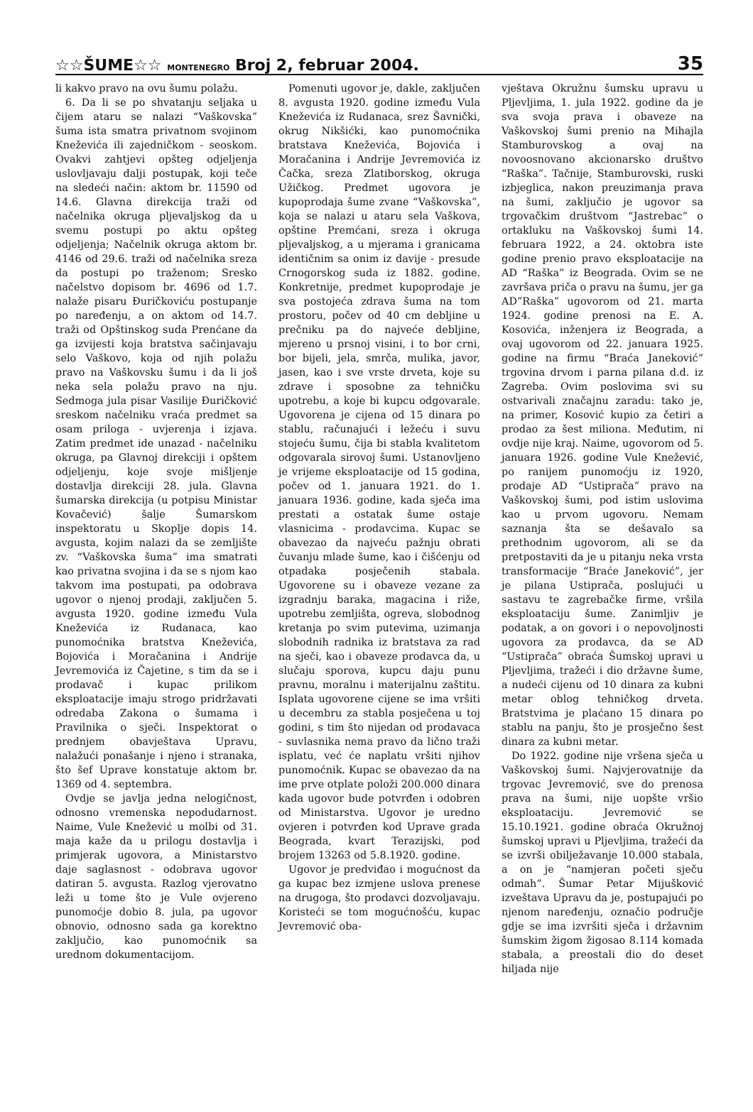☆☆ŠUME☆☆ MONTENEGRO Broj 2, februar 2004.
35
li kakvo pravo na ovu šumu polažu.
6. Da li se po shvatanju seljaka u čijem ataru se nalazi “Vaškovska” šuma ista smatra privatnom svojinom Kneževića ili zajedničkom - seoskom. Ovakvi zahtjevi opšteg odjeljenja uslovljavaju dalji postupak, koji teče na sledeći način: aktom br. 11590 od 14.6. Glavna direkcija traži od načelnika okruga pljevaljskog da u svemu postupi po aktu opšteg odjeljenja; Načelnik okruga aktom br. 4146 od 29.6. traži od načelnika sreza da postupi po traženom; Sresko načelstvo dopisom br. 4696 od 1.7. nalaže pisaru Đuričkoviću postupanje po naređenju, a on aktom od 14.7. traži od Opštinskog suda Prenćane da ga izvijesti koja bratstva sačinjavaju selo Vaškovo, koja od njih polažu pravo na Vaškovsku šumu i da li još neka sela polažu pravo na nju. Sedmoga jula pisar Vasilije Đuričković sreskom načelniku vraća predmet sa osam priloga - uvjerenja i izjava. Zatim predmet ide unazad - načelniku okruga, pa Glavnoj direkciji i opštem odjeljenju, koje svoje mišljenje dostavlja direkciji 28. jula. Glavna šumarska direkcija (u potpisu Ministar Kovačević) šalje Šumarskom inspektoratu u Skoplje dopis 14. avgusta, kojim nalazi da se zemljište zv. “Vaškovska šuma” ima smatrati kao privatna svojina i da se s njom kao takvom ima postupati, pa odobrava ugovor o njenoj prodaji, zaključen 5. avgusta 1920. godine između Vula Kneževića iz Rudanaca, kao punomoćnika bratstva Kneževića, Bojovića i Moračanina i Andrije Jevremovića iz Čajetine, s tim da se i prodavač i kupac prilikom eksploatacije imaju strogo pridržavati odredaba Zakona o šumama i Pravilnika o sječi. Inspektorat o prednjem obavještava Upravu, nalažući ponašanje i njeno i stranaka, što šef Uprave konstatuje aktom br. 1369 od 4. septembra.
Ovdje se javlja jedna nelogičnost, odnosno vremenska nepodudarnost. Naime, Vule Knežević u molbi od 31. maja kaže da u prilogu dostavlja i primjerak ugovora, a Ministarstvo daje saglasnost - odobrava ugovor datiran 5. avgusta. Razlog vjerovatno leži u tome što je Vule ovjereno punomoćje dobio 8. jula, pa ugovor obnovio, odnosno sada ga korektno zaključio, kao punomoćnik sa urednom dokumentacijom.
Pomenuti ugovor je, dakle, zaključen 8. avgusta 1920. godine između Vula Kneževića iz Rudanaca, srez Šavnički, okrug Nikšićki, kao punomoćnika bratstava Kneževića, Bojovića i Moračanina i Andrije Jevremovića iz Čačka, sreza Zlatiborskog, okruga Užičkog. Predmet ugovora je kupoprodaja šume zvane “Vaškovska”, koja se nalazi u ataru sela Vaškova, opštine Premćani, sreza i okruga pljevaljskog, a u mjerama i granicama identičnim sa onim iz davije - presude Crnogorskog suda iz 1882. godine. Konkretnije, predmet kupoprodaje je sva postojeća zdrava šuma na tom prostoru, počev od 40 cm debljine u prečniku pa do najveće debljine, mjereno u prsnoj visini, i to bor crni, bor bijeli, jela, smrča, mulika, javor, jasen, kao i sve vrste drveta, koje su zdrave i sposobne za tehničku upotrebu, a koje bi kupcu odgovarale. Ugovorena je cijena od 15 dinara po stablu, računajući i ležeću i suvu stojeću šumu, čija bi stabla kvalitetom odgovarala sirovoj šumi. Ustanovljeno je vrijeme eksploatacije od 15 godina, počev od 1. januara 1921. do 1. januara 1936. godine, kada sječa ima prestati a ostatak šume ostaje vlasnicima - prodavcima. Kupac se obavezao da najveću pažnju obrati čuvanju mlade šume, kao i čišćenju od otpadaka posječenih stabala. Ugovorene su i obaveze vezane za izgradnju baraka, magacina i riže, upotrebu zemljišta, ogreva, slobodnog kretanja po svim putevima, uzimanja slobodnih radnika iz bratstava za rad na sječi, kao i obaveze prodavca da, u slučaju sporova, kupcu daju punu pravnu, moralnu i materijalnu zaštitu. Isplata ugovorene cijene se ima vršiti u decembru za stabla posječena u toj godini, s tim što nijedan od prodavaca - suvlasnika nema pravo da lično traži isplatu, već će naplatu vršiti njihov punomoćnik. Kupac se obavezao da na ime prve otplate položi 200.000 dinara kada ugovor bude potvrđen i odobren od Ministarstva. Ugovor je uredno ovjeren i potvrđen kod Uprave grada Beograda, kvart Terazijski, pod brojem 13263 od 5.8.1920. godine.
Ugovor je predviđao i mogućnost da ga kupac bez izmjene uslova prenese na drugoga, što prodavci dozvoljavaju. Koristeći se tom mogućnošću, kupac Jevremović oba-
vještava Okružnu šumsku upravu u Pljevljima, 1. jula 1922. godine da je sva svoja prava i obaveze na Vaškovskoj šumi prenio na Mihajla Stamburovskog a ovaj na novoosnovano akcionarsko društvo “Raška”. Tačnije, Stamburovski, ruski izbjeglica, nakon preuzimanja prava na šumi, zaključio je ugovor sa trgovačkim društvom “Jastrebac” o ortakluku na Vaškovskoj šumi 14. februara 1922, a 24. oktobra iste godine prenio pravo eksploatacije na AD “Raška” iz Beograda. Ovim se ne završava priča o pravu na šumu, jer ga AD”Raška” ugovorom od 21. marta 1924. godine prenosi na E. A. Kosovića, inženjera iz Beograda, a ovaj ugovorom od 22. januara 1925. godine na firmu “Braća Janeković” trgovina drvom i parna pilana d.d. iz Zagreba. Ovim poslovima svi su ostvarivali značajnu zaradu: tako je, na primer, Kosović kupio za četiri a prodao za šest miliona. Međutim, ni ovdje nije kraj. Naime, ugovorom od 5. januara 1926. godine Vule Knežević, po ranijem punomoćju iz 1920, prodaje AD “Ustiprača” pravo na Vaškovskoj šumi, pod istim uslovima kao u prvom ugovoru. Nemam saznanja šta se dešavalo sa prethodnim ugovorom, ali se da pretpostaviti da je u pitanju neka vrsta transformacije “Braće Janeković”, jer je pilana Ustiprača, poslujući u sastavu te zagrebačke firme, vršila eksploataciju šume. Zanimljiv je podatak, a on govori i o nepovoljnosti ugovora za prodavca, da se AD “Ustiprača” obraća Šumskoj upravi u Pljevljima, tražeći i dio državne šume, a nudeći cijenu od 10 dinara za kubni metar oblog tehničkog drveta. Bratstvima je plaćano 15 dinara po stablu na panju, što je prosječno šest dinara za kubni metar.
Do 1922. godine nije vršena sječa u Vaškovskoj šumi. Najvjerovatnije da trgovac Jevremović, sve do prenosa prava na šumi, nije uopšte vršio eksploataciju. Jevremović se 15.10.1921. godine obraća Okružnoj šumskoj upravi u Pljevljima, tražeći da se izvrši obilježavanje 10.000 stabala, a on je “namjeran početi sječu odmah”. Šumar Petar Mijušković izveštava Upravu da je, postupajući po njenom naređenju, označio područje gdje se ima izvršiti sječa i državnim šumskim žigom žigosao 8.114 komada stabala, a preostali dio do deset hiljada nije